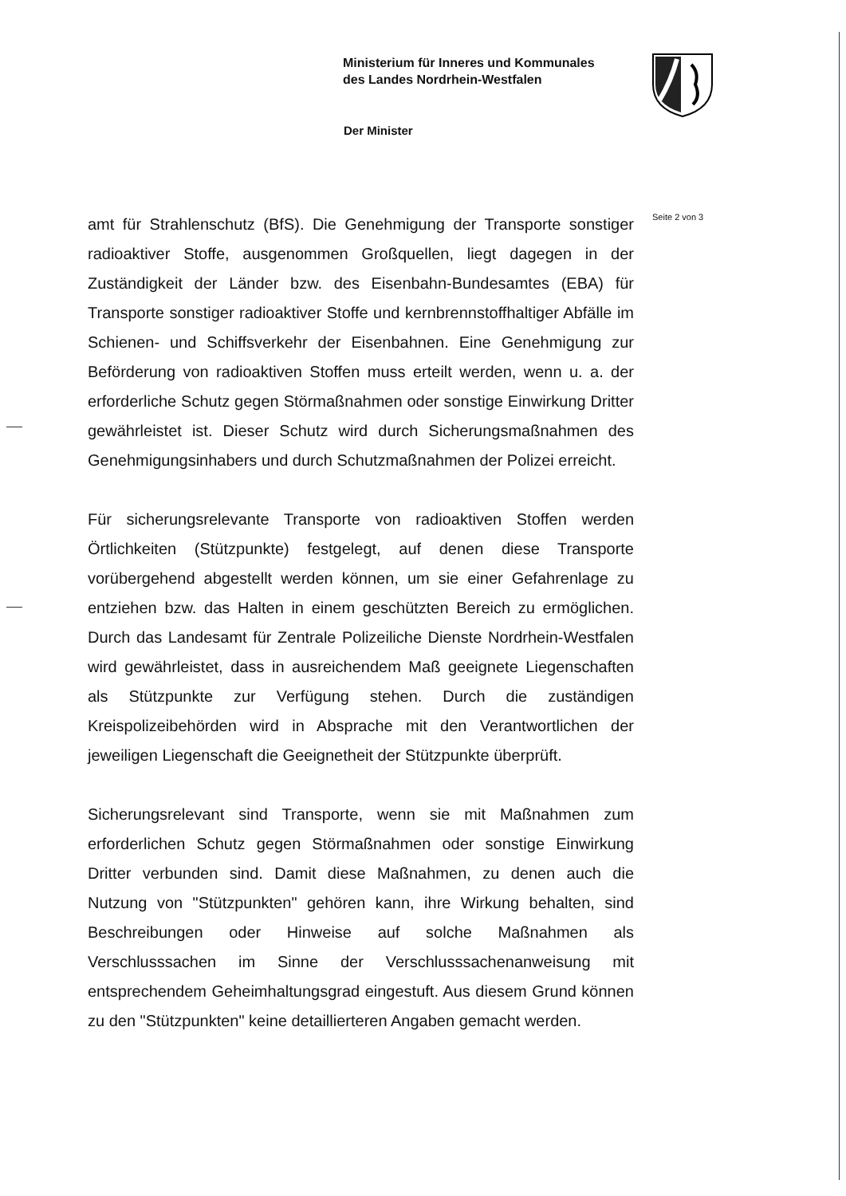Ministerium für Inneres und Kommunales
des Landes Nordrhein-Westfalen
Der Minister
Seite 2 von 3
amt für Strahlenschutz (BfS). Die Genehmigung der Transporte sonstiger radioaktiver Stoffe, ausgenommen Großquellen, liegt dagegen in der Zuständigkeit der Länder bzw. des Eisenbahn-Bundesamtes (EBA) für Transporte sonstiger radioaktiver Stoffe und kernbrennstoffhaltiger Abfälle im Schienen- und Schiffsverkehr der Eisenbahnen. Eine Genehmigung zur Beförderung von radioaktiven Stoffen muss erteilt werden, wenn u. a. der erforderliche Schutz gegen Störmaßnahmen oder sonstige Einwirkung Dritter gewährleistet ist. Dieser Schutz wird durch Sicherungsmaßnahmen des Genehmigungsinhabers und durch Schutzmaßnahmen der Polizei erreicht.
Für sicherungsrelevante Transporte von radioaktiven Stoffen werden Örtlichkeiten (Stützpunkte) festgelegt, auf denen diese Transporte vorübergehend abgestellt werden können, um sie einer Gefahrenlage zu entziehen bzw. das Halten in einem geschützten Bereich zu ermöglichen. Durch das Landesamt für Zentrale Polizeiliche Dienste Nordrhein-Westfalen wird gewährleistet, dass in ausreichendem Maß geeignete Liegenschaften als Stützpunkte zur Verfügung stehen. Durch die zuständigen Kreispolizeibehörden wird in Absprache mit den Verantwortlichen der jeweiligen Liegenschaft die Geeignetheit der Stützpunkte überprüft.
Sicherungsrelevant sind Transporte, wenn sie mit Maßnahmen zum erforderlichen Schutz gegen Störmaßnahmen oder sonstige Einwirkung Dritter verbunden sind. Damit diese Maßnahmen, zu denen auch die Nutzung von "Stützpunkten" gehören kann, ihre Wirkung behalten, sind Beschreibungen oder Hinweise auf solche Maßnahmen als Verschlusssachen im Sinne der Verschlusssachenanweisung mit entsprechendem Geheimhaltungsgrad eingestuft. Aus diesem Grund können zu den "Stützpunkten" keine detaillierteren Angaben gemacht werden.